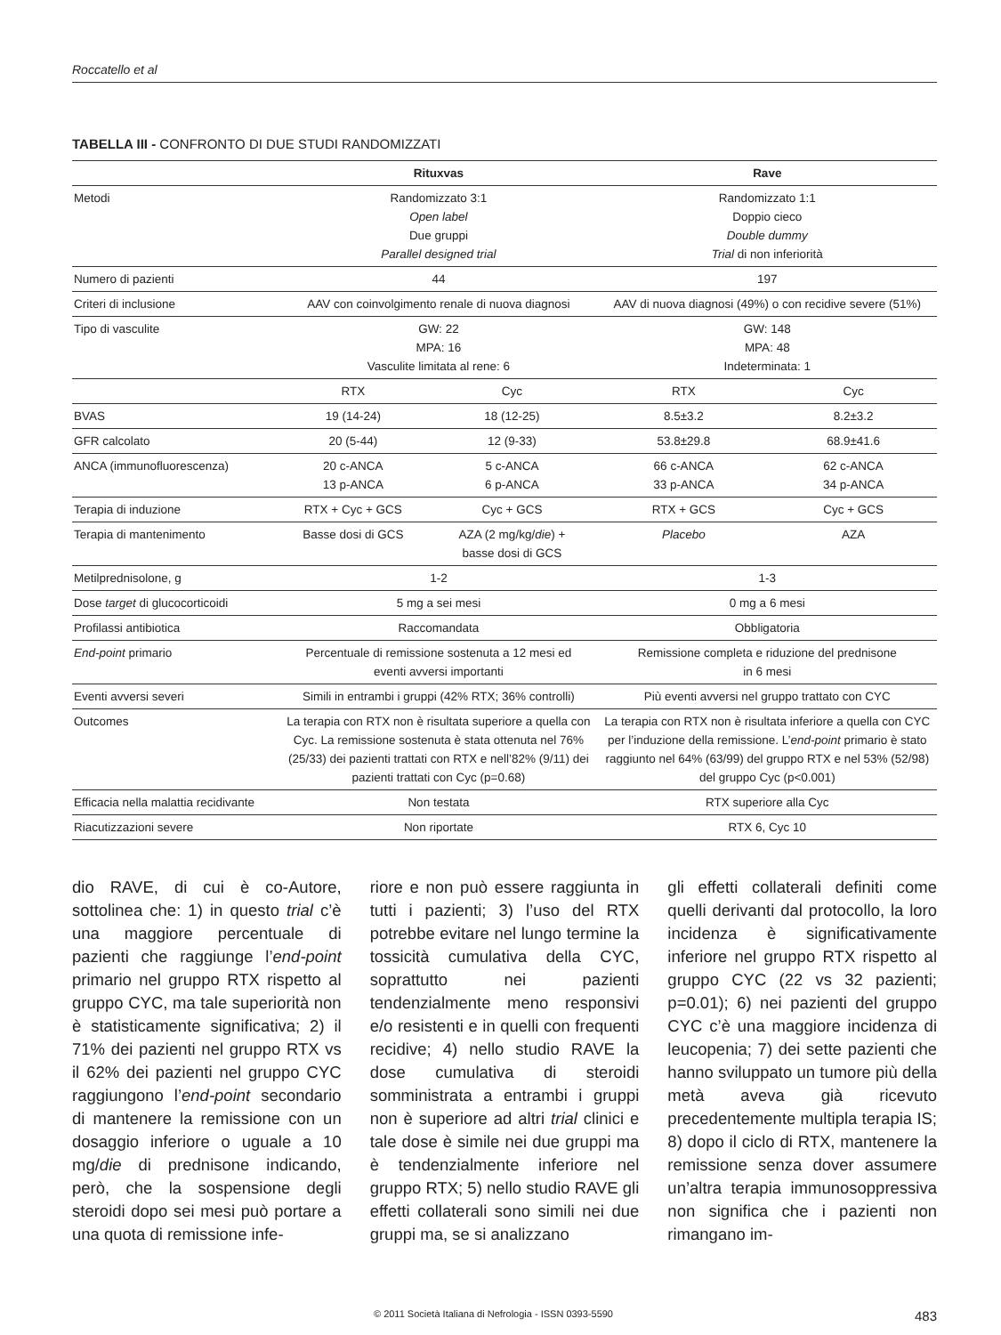Roccatello et al
TABELLA III - CONFRONTO DI DUE STUDI RANDOMIZZATI
| | Rituxvas | | Rave | |
| --- | --- | --- | --- | --- |
| Metodi | Randomizzato 3:1 Open label Due gruppi Parallel designed trial | | Randomizzato 1:1 Doppio cieco Double dummy Trial di non inferiorità | |
| Numero di pazienti | 44 | | 197 | |
| Criteri di inclusione | AAV con coinvolgimento renale di nuova diagnosi | | AAV di nuova diagnosi (49%) o con recidive severe (51%) | |
| Tipo di vasculite | GW: 22 MPA: 16 Vasculite limitata al rene: 6 | | GW: 148 MPA: 48 Indeterminata: 1 | |
| | RTX | Cyc | RTX | Cyc |
| BVAS | 19 (14-24) | 18 (12-25) | 8.5±3.2 | 8.2±3.2 |
| GFR calcolato | 20 (5-44) | 12 (9-33) | 53.8±29.8 | 68.9±41.6 |
| ANCA (immunofluorescenza) | 20 c-ANCA 13 p-ANCA | 5 c-ANCA 6 p-ANCA | 66 c-ANCA 33 p-ANCA | 62 c-ANCA 34 p-ANCA |
| Terapia di induzione | RTX + Cyc + GCS | Cyc + GCS | RTX + GCS | Cyc + GCS |
| Terapia di mantenimento | Basse dosi di GCS | AZA (2 mg/kg/ die ) + basse dosi di GCS | Placebo | AZA |
| Metilprednisolone, g | 1-2 | | 1-3 | |
| Dose target di glucocorticoidi | 5 mg a sei mesi | | 0 mg a 6 mesi | |
| Profilassi antibiotica | Raccomandata | | Obbligatoria | |
| End-point primario | Percentuale di remissione sostenuta a 12 mesi ed eventi avversi importanti | | Remissione completa e riduzione del prednisone in 6 mesi | |
| Eventi avversi severi | Simili in entrambi i gruppi (42% RTX; 36% controlli) | | Più eventi avversi nel gruppo trattato con CYC | |
| Outcomes | La terapia con RTX non è risultata superiore a quella con Cyc. La remissione sostenuta è stata ottenuta nel 76% (25/33) dei pazienti trattati con RTX e nell’82% (9/11) dei pazienti trattati con Cyc (p=0.68) | | La terapia con RTX non è risultata inferiore a quella con CYC per l’induzione della remissione. L’ end-point primario è stato raggiunto nel 64% (63/99) del gruppo RTX e nel 53% (52/98) del gruppo Cyc (p<0.001) | |
| Efficacia nella malattia recidivante | Non testata | | RTX superiore alla Cyc | |
| Riacutizzazioni severe | Non riportate | | RTX 6, Cyc 10 | |
dio RAVE, di cui è co-Autore, sottolinea che: 1) in questo trial c’è una maggiore percentuale di pazienti che raggiunge l’end-point primario nel gruppo RTX rispetto al gruppo CYC, ma tale superiorità non è statisticamente significativa; 2) il 71% dei pazienti nel gruppo RTX vs il 62% dei pazienti nel gruppo CYC raggiungono l’end-point secondario di mantenere la remissione con un dosaggio inferiore o uguale a 10 mg/die di prednisone indicando, però, che la sospensione degli steroidi dopo sei mesi può portare a una quota di remissione infe-
riore e non può essere raggiunta in tutti i pazienti; 3) l’uso del RTX potrebbe evitare nel lungo termine la tossicità cumulativa della CYC, soprattutto nei pazienti tendenzialmente meno responsivi e/o resistenti e in quelli con frequenti recidive; 4) nello studio RAVE la dose cumulativa di steroidi somministrata a entrambi i gruppi non è superiore ad altri trial clinici e tale dose è simile nei due gruppi ma è tendenzialmente inferiore nel gruppo RTX; 5) nello studio RAVE gli effetti collaterali sono simili nei due gruppi ma, se si analizzano
gli effetti collaterali definiti come quelli derivanti dal protocollo, la loro incidenza è significativamente inferiore nel gruppo RTX rispetto al gruppo CYC (22 vs 32 pazienti; p=0.01); 6) nei pazienti del gruppo CYC c’è una maggiore incidenza di leucopenia; 7) dei sette pazienti che hanno sviluppato un tumore più della metà aveva già ricevuto precedentemente multipla terapia IS; 8) dopo il ciclo di RTX, mantenere la remissione senza dover assumere un’altra terapia immunosoppressiva non significa che i pazienti non rimangano im-
© 2011 Società Italiana di Nefrologia - ISSN 0393-5590 483